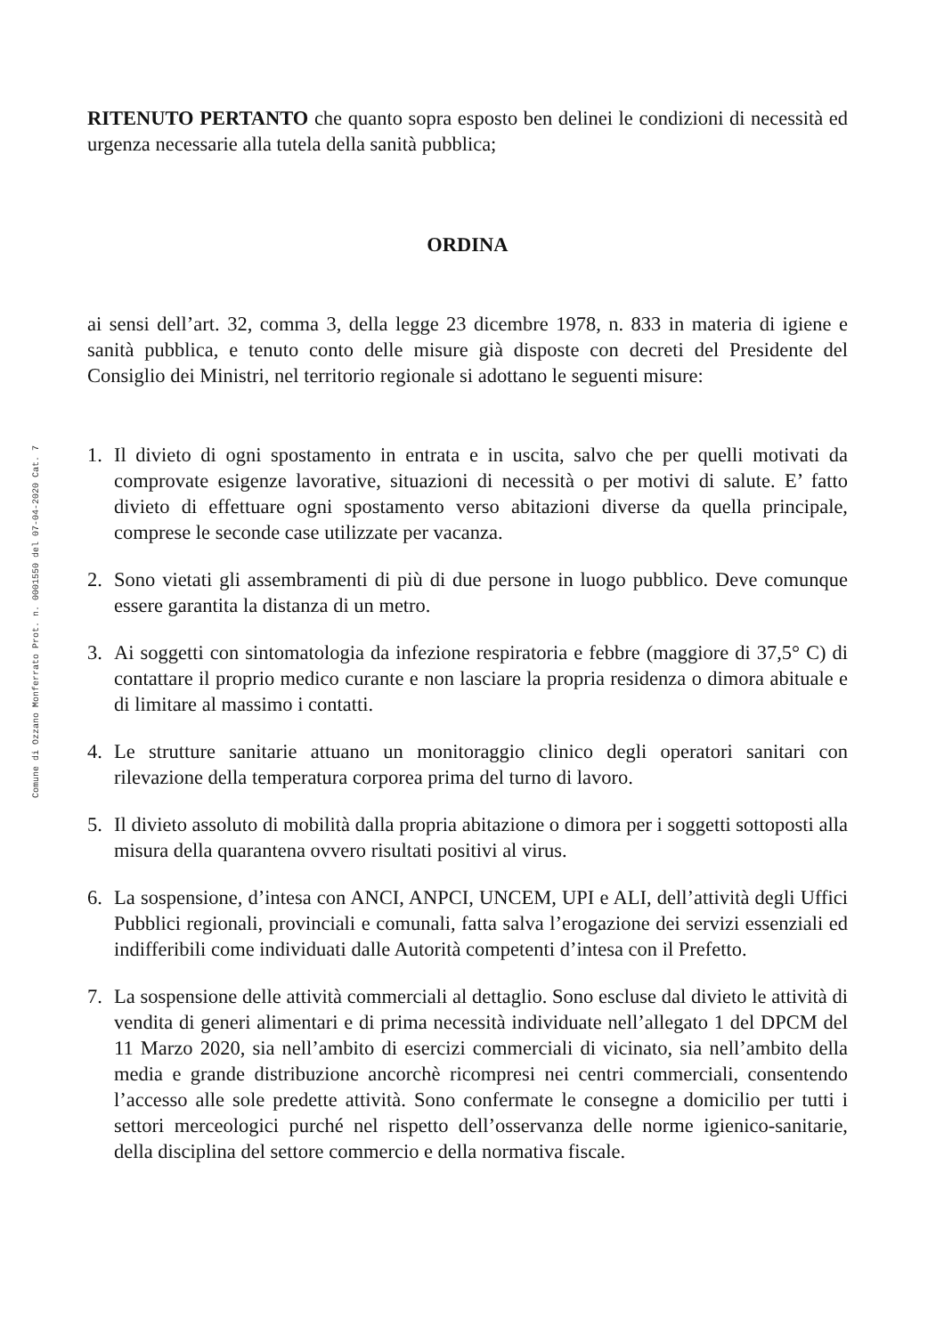Comune di Ozzano Monferrato Prot. n. 0001550 del 07-04-2020 Cat. 7
RITENUTO PERTANTO che quanto sopra esposto ben delinei le condizioni di necessità ed urgenza necessarie alla tutela della sanità pubblica;
ORDINA
ai sensi dell’art. 32, comma 3, della legge 23 dicembre 1978, n. 833 in materia di igiene e sanità pubblica, e tenuto conto delle misure già disposte con decreti del Presidente del Consiglio dei Ministri, nel territorio regionale si adottano le seguenti misure:
1. Il divieto di ogni spostamento in entrata e in uscita, salvo che per quelli motivati da comprovate esigenze lavorative, situazioni di necessità o per motivi di salute. E’ fatto divieto di effettuare ogni spostamento verso abitazioni diverse da quella principale, comprese le seconde case utilizzate per vacanza.
2. Sono vietati gli assembramenti di più di due persone in luogo pubblico. Deve comunque essere garantita la distanza di un metro.
3. Ai soggetti con sintomatologia da infezione respiratoria e febbre (maggiore di 37,5° C) di contattare il proprio medico curante e non lasciare la propria residenza o dimora abituale e di limitare al massimo i contatti.
4. Le strutture sanitarie attuano un monitoraggio clinico degli operatori sanitari con rilevazione della temperatura corporea prima del turno di lavoro.
5. Il divieto assoluto di mobilità dalla propria abitazione o dimora per i soggetti sottoposti alla misura della quarantena ovvero risultati positivi al virus.
6. La sospensione, d’intesa con ANCI, ANPCI, UNCEM, UPI e ALI, dell’attività degli Uffici Pubblici regionali, provinciali e comunali, fatta salva l’erogazione dei servizi essenziali ed indifferibili come individuati dalle Autorità competenti d’intesa con il Prefetto.
7. La sospensione delle attività commerciali al dettaglio. Sono escluse dal divieto le attività di vendita di generi alimentari e di prima necessità individuate nell’allegato 1 del DPCM del 11 Marzo 2020, sia nell’ambito di esercizi commerciali di vicinato, sia nell’ambito della media e grande distribuzione ancorchè ricompresi nei centri commerciali, consentendo l’accesso alle sole predette attività. Sono confermate le consegne a domicilio per tutti i settori merceologici purché nel rispetto dell’osservanza delle norme igienico-sanitarie, della disciplina del settore commercio e della normativa fiscale.